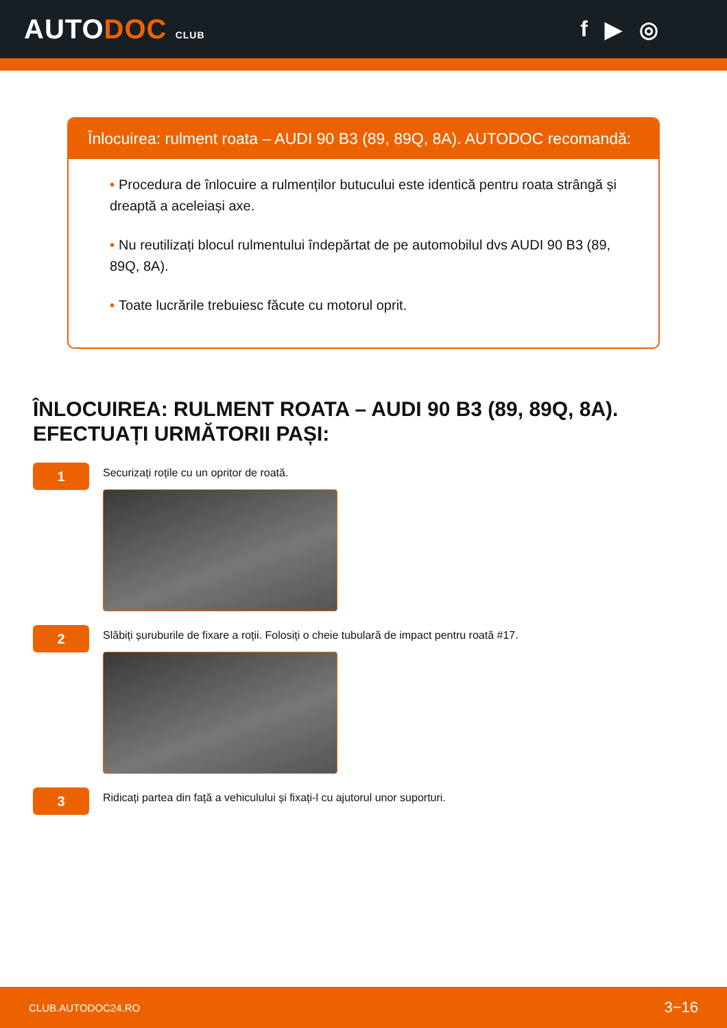AUTODOC CLUB
f ▶ ◎
Înlocuirea: rulment roata – AUDI 90 B3 (89, 89Q, 8A). AUTODOC recomandă:
• Procedura de înlocuire a rulmenților butucului este identică pentru roata strângă și dreaptă a aceleiași axe.
• Nu reutilizați blocul rulmentului îndepărtat de pe automobilul dvs AUDI 90 B3 (89, 89Q, 8A).
• Toate lucrările trebuiesc făcute cu motorul oprit.
ÎNLOCUIREA: RULMENT ROATA – AUDI 90 B3 (89, 89Q, 8A). EFECTUAȚI URMĂTORII PAȘI:
1
Securizați roțile cu un opritor de roată.
2
Slăbiți șuruburile de fixare a roții. Folosiți o cheie tubulară de impact pentru roată #17.
3
Ridicați partea din față a vehiculului și fixați-l cu ajutorul unor suporturi.
CLUB.AUTODOC24.RO 3−16